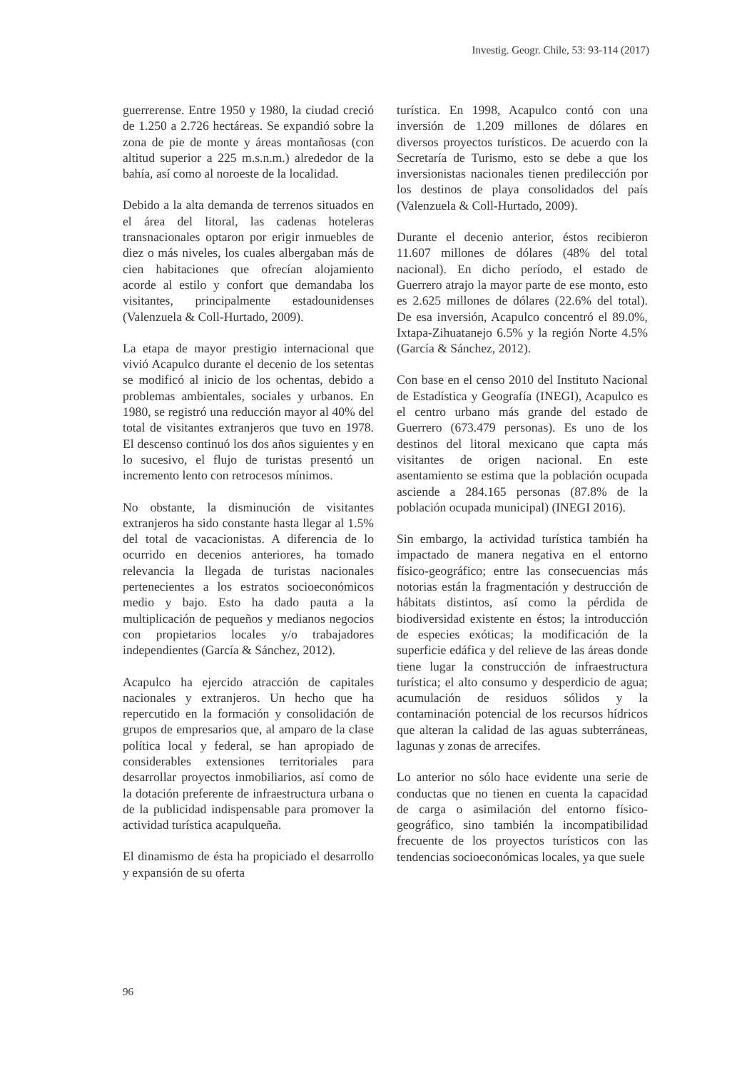Investig. Geogr. Chile, 53: 93-114 (2017)
guerrerense. Entre 1950 y 1980, la ciudad creció de 1.250 a 2.726 hectáreas. Se expandió sobre la zona de pie de monte y áreas montañosas (con altitud superior a 225 m.s.n.m.) alrededor de la bahía, así como al noroeste de la localidad.
Debido a la alta demanda de terrenos situados en el área del litoral, las cadenas hoteleras transnacionales optaron por erigir inmuebles de diez o más niveles, los cuales albergaban más de cien habitaciones que ofrecían alojamiento acorde al estilo y confort que demandaba los visitantes, principalmente estadounidenses (Valenzuela & Coll-Hurtado, 2009).
La etapa de mayor prestigio internacional que vivió Acapulco durante el decenio de los setentas se modificó al inicio de los ochentas, debido a problemas ambientales, sociales y urbanos. En 1980, se registró una reducción mayor al 40% del total de visitantes extranjeros que tuvo en 1978. El descenso continuó los dos años siguientes y en lo sucesivo, el flujo de turistas presentó un incremento lento con retrocesos mínimos.
No obstante, la disminución de visitantes extranjeros ha sido constante hasta llegar al 1.5% del total de vacacionistas. A diferencia de lo ocurrido en decenios anteriores, ha tomado relevancia la llegada de turistas nacionales pertenecientes a los estratos socioeconómicos medio y bajo. Esto ha dado pauta a la multiplicación de pequeños y medianos negocios con propietarios locales y/o trabajadores independientes (García & Sánchez, 2012).
Acapulco ha ejercido atracción de capitales nacionales y extranjeros. Un hecho que ha repercutido en la formación y consolidación de grupos de empresarios que, al amparo de la clase política local y federal, se han apropiado de considerables extensiones territoriales para desarrollar proyectos inmobiliarios, así como de la dotación preferente de infraestructura urbana o de la publicidad indispensable para promover la actividad turística acapulqueña.
El dinamismo de ésta ha propiciado el desarrollo y expansión de su oferta
turística. En 1998, Acapulco contó con una inversión de 1.209 millones de dólares en diversos proyectos turísticos. De acuerdo con la Secretaría de Turismo, esto se debe a que los inversionistas nacionales tienen predilección por los destinos de playa consolidados del país (Valenzuela & Coll-Hurtado, 2009).
Durante el decenio anterior, éstos recibieron 11.607 millones de dólares (48% del total nacional). En dicho período, el estado de Guerrero atrajo la mayor parte de ese monto, esto es 2.625 millones de dólares (22.6% del total). De esa inversión, Acapulco concentró el 89.0%, Ixtapa-Zihuatanejo 6.5% y la región Norte 4.5% (García & Sánchez, 2012).
Con base en el censo 2010 del Instituto Nacional de Estadística y Geografía (INEGI), Acapulco es el centro urbano más grande del estado de Guerrero (673.479 personas). Es uno de los destinos del litoral mexicano que capta más visitantes de origen nacional. En este asentamiento se estima que la población ocupada asciende a 284.165 personas (87.8% de la población ocupada municipal) (INEGI 2016).
Sin embargo, la actividad turística también ha impactado de manera negativa en el entorno físico-geográfico; entre las consecuencias más notorias están la fragmentación y destrucción de hábitats distintos, así como la pérdida de biodiversidad existente en éstos; la introducción de especies exóticas; la modificación de la superficie edáfica y del relieve de las áreas donde tiene lugar la construcción de infraestructura turística; el alto consumo y desperdicio de agua; acumulación de residuos sólidos y la contaminación potencial de los recursos hídricos que alteran la calidad de las aguas subterráneas, lagunas y zonas de arrecifes.
Lo anterior no sólo hace evidente una serie de conductas que no tienen en cuenta la capacidad de carga o asimilación del entorno físico-geográfico, sino también la incompatibilidad frecuente de los proyectos turísticos con las tendencias socioeconómicas locales, ya que suele
96